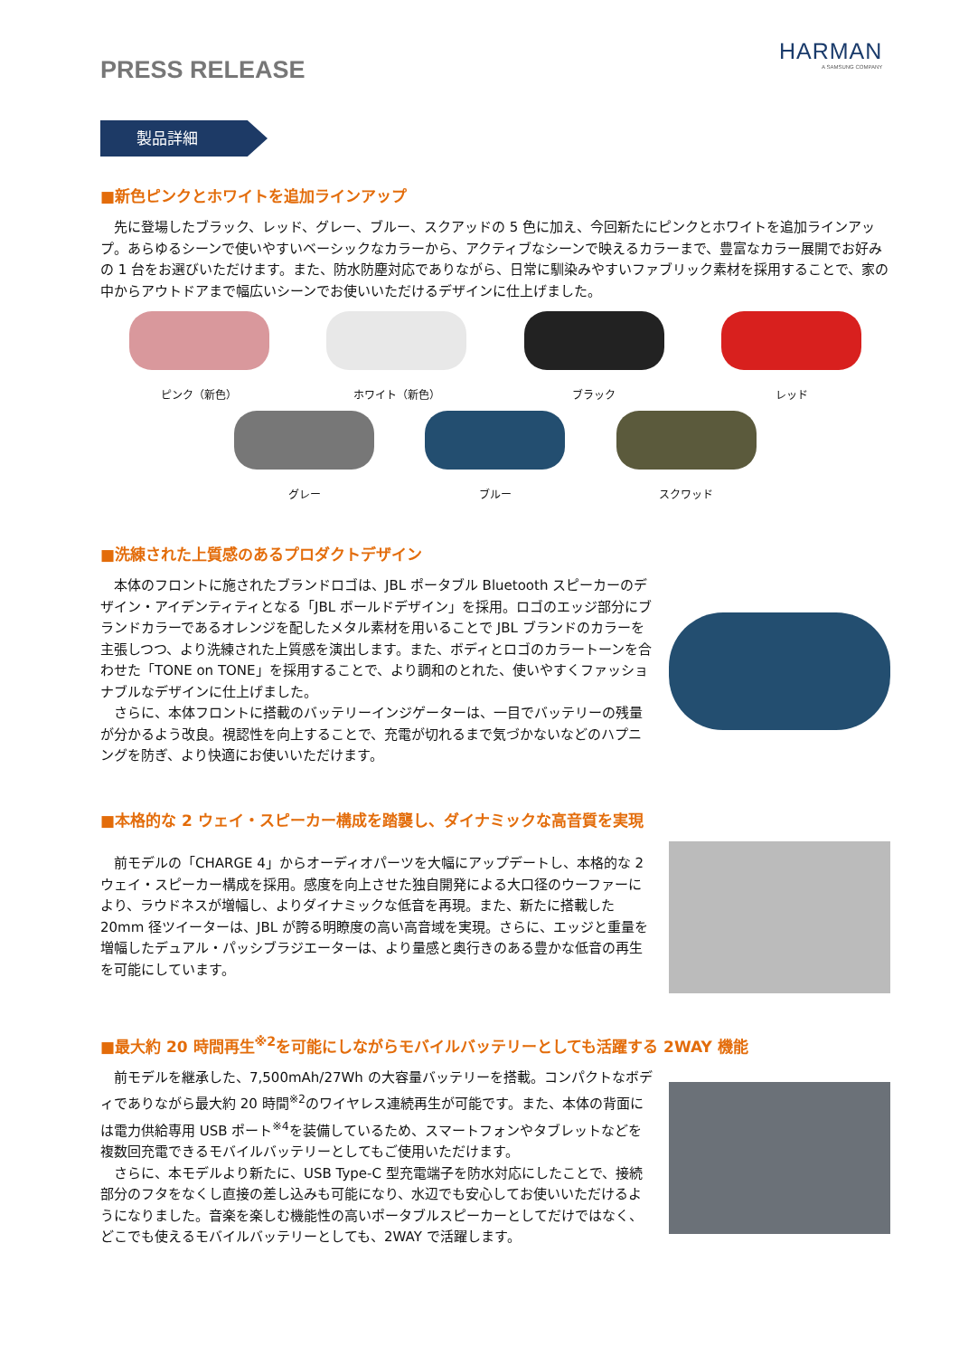HARMAN
A SAMSUNG COMPANY
PRESS RELEASE
製品詳細
■新色ピンクとホワイトを追加ラインアップ
　先に登場したブラック、レッド、グレー、ブルー、スクアッドの 5 色に加え、今回新たにピンクとホワイトを追加ラインアップ。あらゆるシーンで使いやすいベーシックなカラーから、アクティブなシーンで映えるカラーまで、豊富なカラー展開でお好みの 1 台をお選びいただけます。また、防水防塵対応でありながら、日常に馴染みやすいファブリック素材を採用することで、家の中からアウトドアまで幅広いシーンでお使いいただけるデザインに仕上げました。
ピンク（新色） ホワイト（新色） ブラック レッド
グレー ブルー スクワッド
■洗練された上質感のあるプロダクトデザイン
　本体のフロントに施されたブランドロゴは、JBL ポータブル Bluetooth スピーカーのデザイン・アイデンティティとなる「JBL ボールドデザイン」を採用。ロゴのエッジ部分にブランドカラーであるオレンジを配したメタル素材を用いることで JBL ブランドのカラーを主張しつつ、より洗練された上質感を演出します。また、ボディとロゴのカラートーンを合わせた「TONE on TONE」を採用することで、より調和のとれた、使いやすくファッショナブルなデザインに仕上げました。
　さらに、本体フロントに搭載のバッテリーインジゲーターは、一目でバッテリーの残量が分かるよう改良。視認性を向上することで、充電が切れるまで気づかないなどのハプニングを防ぎ、より快適にお使いいただけます。
■本格的な 2 ウェイ・スピーカー構成を踏襲し、ダイナミックな高音質を実現
　前モデルの「CHARGE 4」からオーディオパーツを大幅にアップデートし、本格的な 2 ウェイ・スピーカー構成を採用。感度を向上させた独自開発による大口径のウーファーにより、ラウドネスが増幅し、よりダイナミックな低音を再現。また、新たに搭載した 20mm 径ツイーターは、JBL が誇る明瞭度の高い高音域を実現。さらに、エッジと重量を増幅したデュアル・パッシブラジエーターは、より量感と奥行きのある豊かな低音の再生を可能にしています。
■最大約 20 時間再生<sup>※2</sup>を可能にしながらモバイルバッテリーとしても活躍する 2WAY 機能
　前モデルを継承した、7,500mAh/27Wh の大容量バッテリーを搭載。コンパクトなボディでありながら最大約 20 時間<sup>※2</sup>のワイヤレス連続再生が可能です。また、本体の背面には電力供給専用 USB ポート<sup>※4</sup>を装備しているため、スマートフォンやタブレットなどを複数回充電できるモバイルバッテリーとしてもご使用いただけます。
　さらに、本モデルより新たに、USB Type-C 型充電端子を防水対応にしたことで、接続部分のフタをなくし直接の差し込みも可能になり、水辺でも安心してお使いいただけるようになりました。音楽を楽しむ機能性の高いポータブルスピーカーとしてだけではなく、どこでも使えるモバイルバッテリーとしても、2WAY で活躍します。